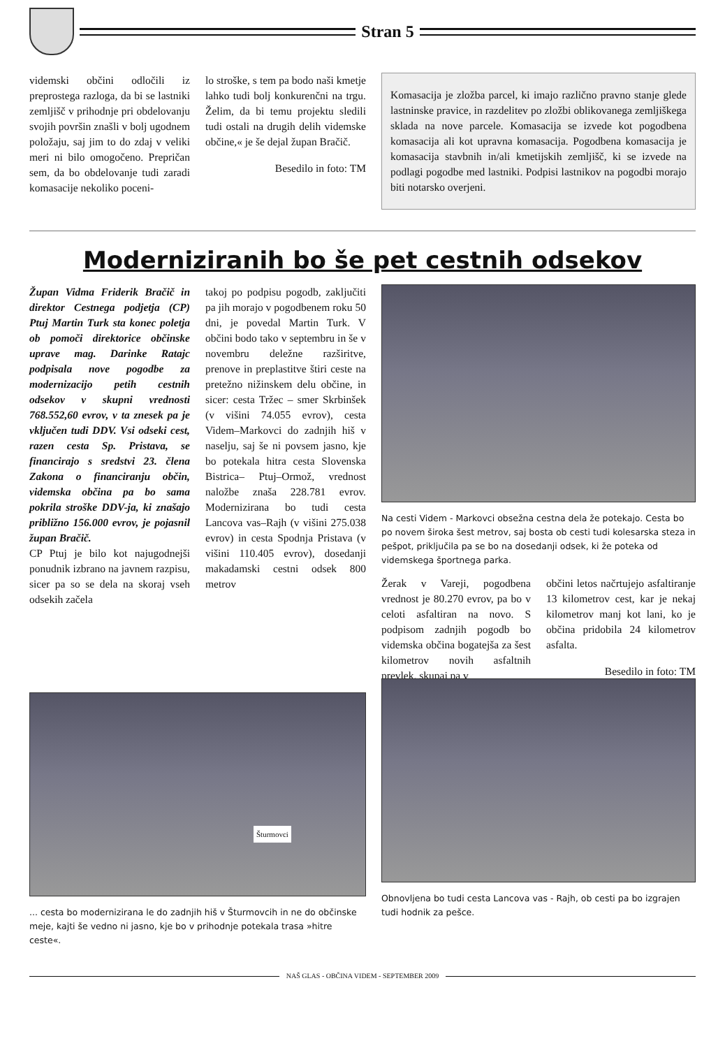Stran 5
videmski občini odločili iz preprostega razloga, da bi se lastniki zemljišč v prihodnje pri obdelovanju svojih površin znašli v bolj ugodnem položaju, saj jim to do zdaj v veliki meri ni bilo omogočeno. Prepričan sem, da bo obdelovanje tudi zaradi komasacije nekoliko poceni-
lo stroške, s tem pa bodo naši kmetje lahko tudi bolj konkurenčni na trgu. Želim, da bi temu projektu sledili tudi ostali na drugih delih videmske občine,« je še dejal župan Bračič.
Besedilo in foto: TM
Komasacija je zložba parcel, ki imajo različno pravno stanje glede lastninske pravice, in razdelitev po zložbi oblikovanega zemljiškega sklada na nove parcele. Komasacija se izvede kot pogodbena komasacija ali kot upravna komasacija. Pogodbena komasacija je komasacija stavbnih in/ali kmetijskih zemljišč, ki se izvede na podlagi pogodbe med lastniki. Podpisi lastnikov na pogodbi morajo biti notarsko overjeni.
Moderniziranih bo še pet cestnih odsekov
Župan Vidma Friderik Bračič in direktor Cestnega podjetja (CP) Ptuj Martin Turk sta konec poletja ob pomoči direktorice občinske uprave mag. Darinke Ratajc podpisala nove pogodbe za modernizacijo petih cestnih odsekov v skupni vrednosti 768.552,60 evrov, v ta znesek pa je vključen tudi DDV. Vsi odseki cest, razen cesta Sp. Pristava, se financirajo s sredstvi 23. člena Zakona o financiranju občin, videmska občina pa bo sama pokrila stroške DDV-ja, ki znašajo približno 156.000 evrov, je pojasnil župan Bračič.
CP Ptuj je bilo kot najugodnejši ponudnik izbrano na javnem razpisu, sicer pa so se dela na skoraj vseh odsekih začela
takoj po podpisu pogodb, zaključiti pa jih morajo v pogodbenem roku 50 dni, je povedal Martin Turk. V občini bodo tako v septembru in še v novembru deležne razširitve, prenove in preplastitve štiri ceste na pretežno nižinskem delu občine, in sicer: cesta Tržec – smer Skrbinšek (v višini 74.055 evrov), cesta Videm–Markovci do zadnjih hiš v naselju, saj še ni povsem jasno, kje bo potekala hitra cesta Slovenska Bistrica– Ptuj–Ormož, vrednost naložbe znaša 228.781 evrov. Modernizirana bo tudi cesta Lancova vas–Rajh (v višini 275.038 evrov) in cesta Spodnja Pristava (v višini 110.405 evrov), dosedanji makadamski cestni odsek 800 metrov
Na cesti Videm - Markovci obsežna cestna dela že potekajo. Cesta bo po novem široka šest metrov, saj bosta ob cesti tudi kolesarska steza in pešpot, priključila pa se bo na dosedanji odsek, ki že poteka od videmskega športnega parka.
Žerak v Vareji, pogodbena vrednost je 80.270 evrov, pa bo v celoti asfaltiran na novo. S podpisom zadnjih pogodb bo videmska občina bogatejša za šest kilometrov novih asfaltnih prevlek, skupaj pa v
občini letos načrtujejo asfaltiranje 13 kilometrov cest, kar je nekaj kilometrov manj kot lani, ko je občina pridobila 24 kilometrov asfalta.
Besedilo in foto: TM
Šturmovci
... cesta bo modernizirana le do zadnjih hiš v Šturmovcih in ne do občinske meje, kajti še vedno ni jasno, kje bo v prihodnje potekala trasa »hitre ceste«.
Obnovljena bo tudi cesta Lancova vas - Rajh, ob cesti pa bo izgrajen tudi hodnik za pešce.
NAŠ GLAS - OBČINA VIDEM - SEPTEMBER 2009